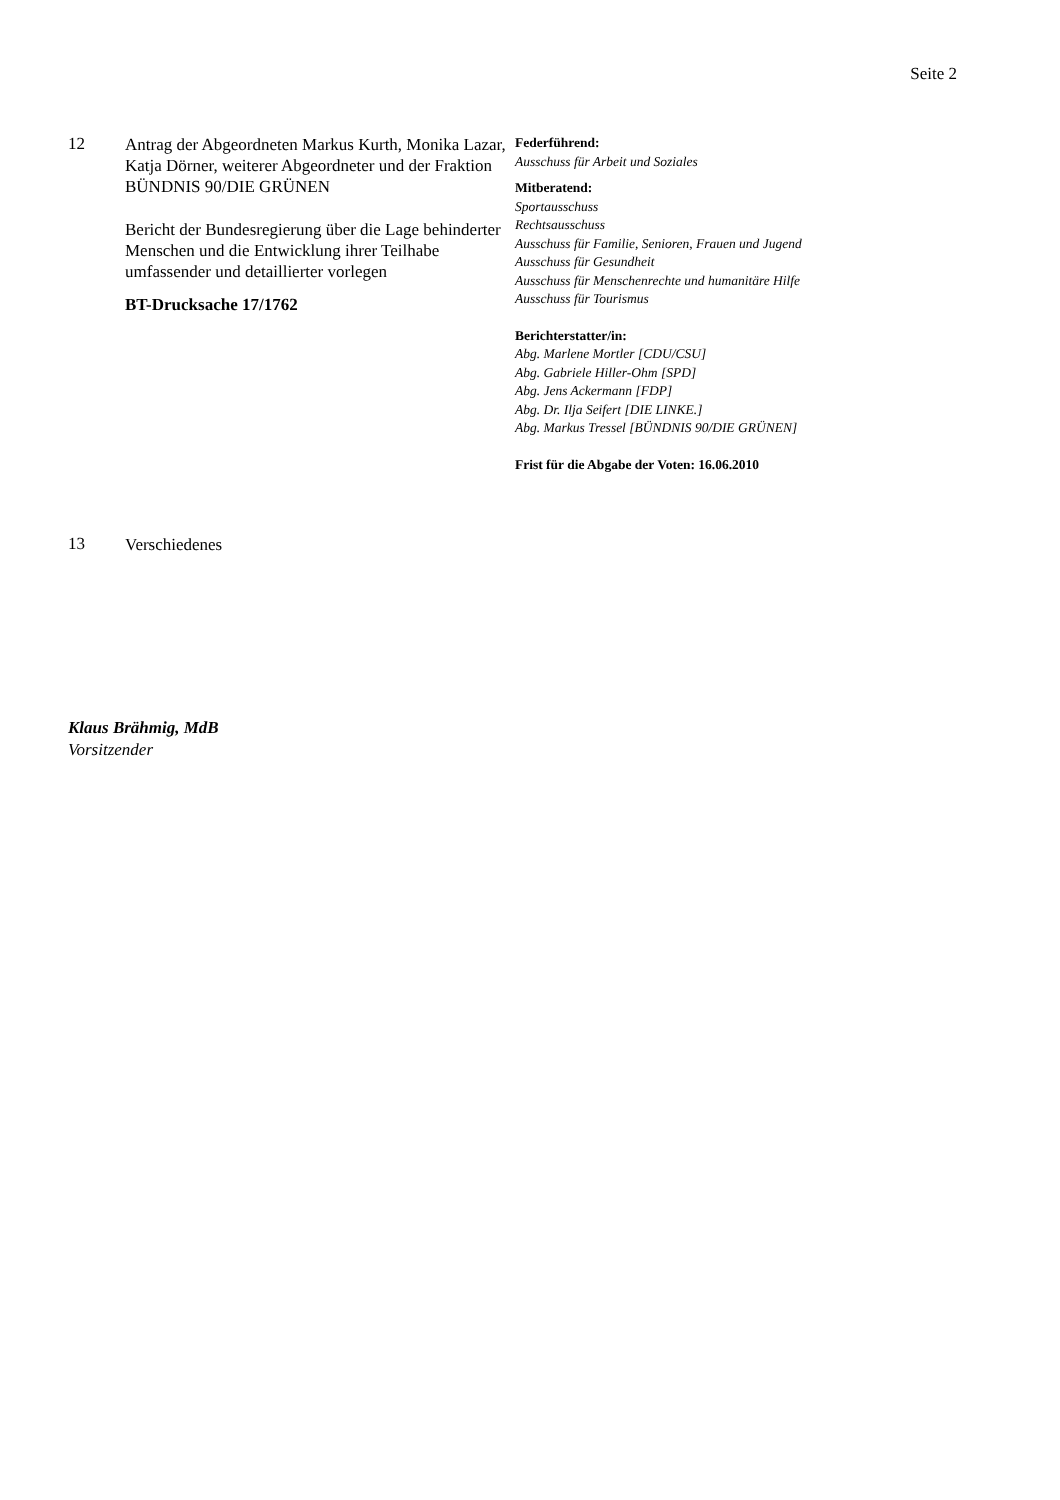Seite 2
12
Antrag der Abgeordneten Markus Kurth, Monika Lazar, Katja Dörner, weiterer Abgeordneter und der Fraktion BÜNDNIS 90/DIE GRÜNEN
Bericht der Bundesregierung über die Lage behinderter Menschen und die Entwicklung ihrer Teilhabe umfassender und detaillierter vorlegen
BT-Drucksache 17/1762
Federführend:
Ausschuss für Arbeit und Soziales
Mitberatend:
Sportausschuss
Rechtsausschuss
Ausschuss für Familie, Senioren, Frauen und Jugend
Ausschuss für Gesundheit
Ausschuss für Menschenrechte und humanitäre Hilfe
Ausschuss für Tourismus
Berichterstatter/in:
Abg. Marlene Mortler [CDU/CSU]
Abg. Gabriele Hiller-Ohm [SPD]
Abg. Jens Ackermann [FDP]
Abg. Dr. Ilja Seifert [DIE LINKE.]
Abg. Markus Tressel [BÜNDNIS 90/DIE GRÜNEN]
Frist für die Abgabe der Voten: 16.06.2010
13
Verschiedenes
Klaus Brähmig, MdB
Vorsitzender